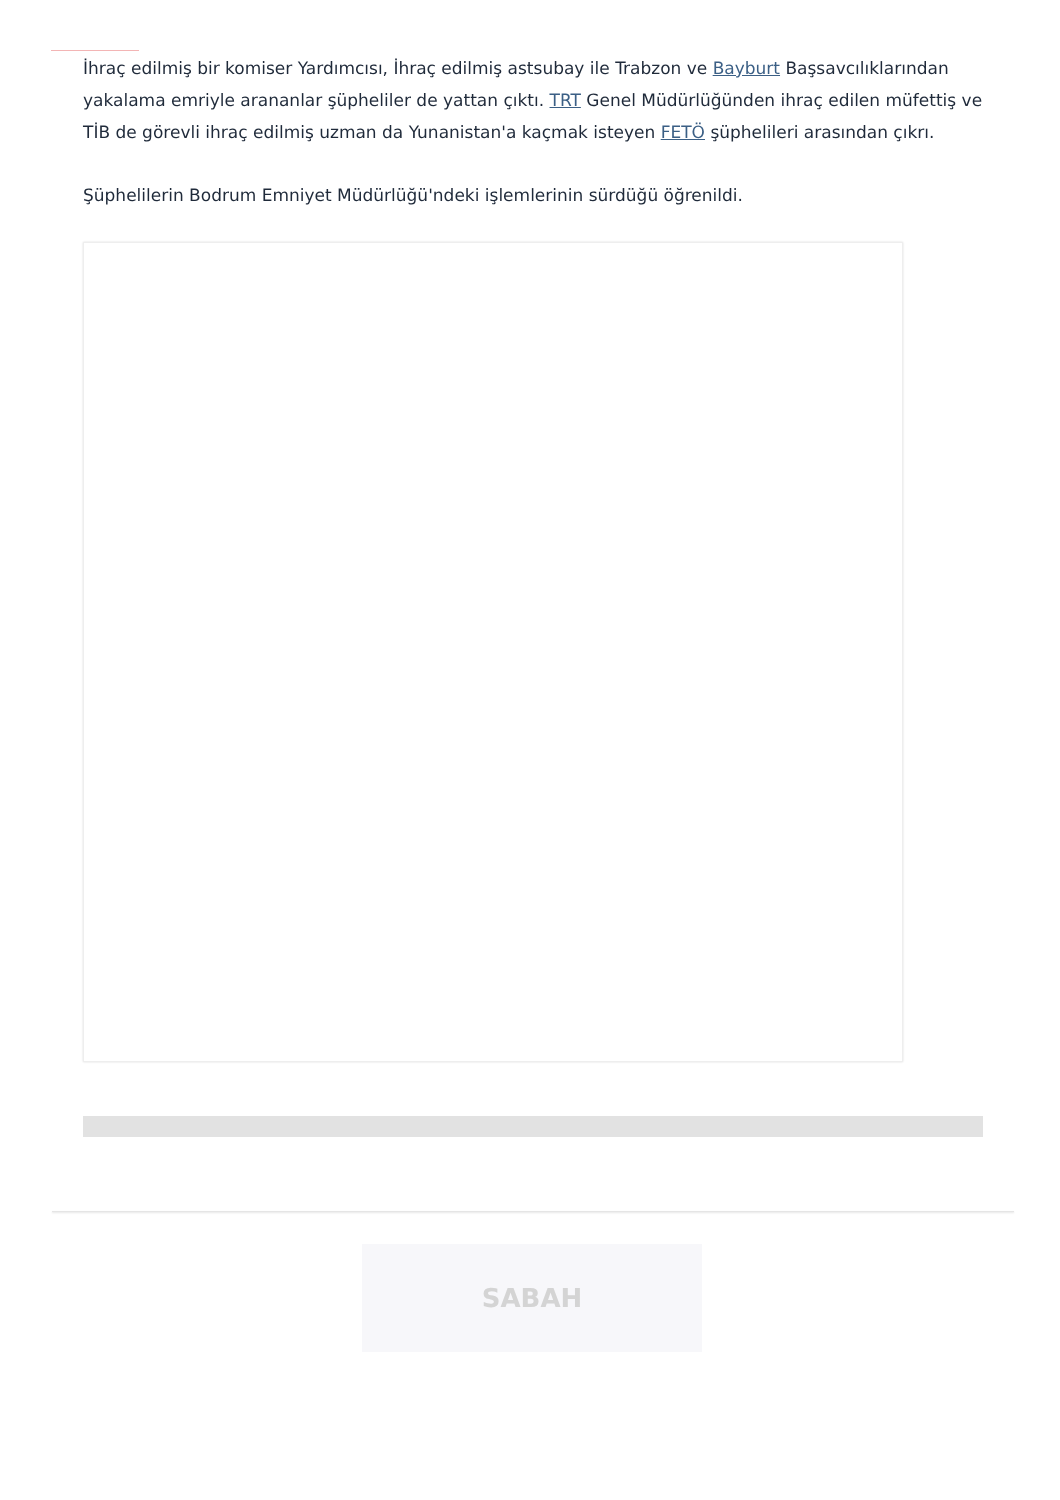İhraç edilmiş bir komiser Yardımcısı, İhraç edilmiş astsubay ile Trabzon ve Bayburt Başsavcılıklarından yakalama emriyle arananlar şüpheliler de yattan çıktı. TRT Genel Müdürlüğünden ihraç edilen müfettiş ve TİB de görevli ihraç edilmiş uzman da Yunanistan'a kaçmak isteyen FETÖ şüphelileri arasından çıkrı.
Şüphelilerin Bodrum Emniyet Müdürlüğü'ndeki işlemlerinin sürdüğü öğrenildi.
SABAH